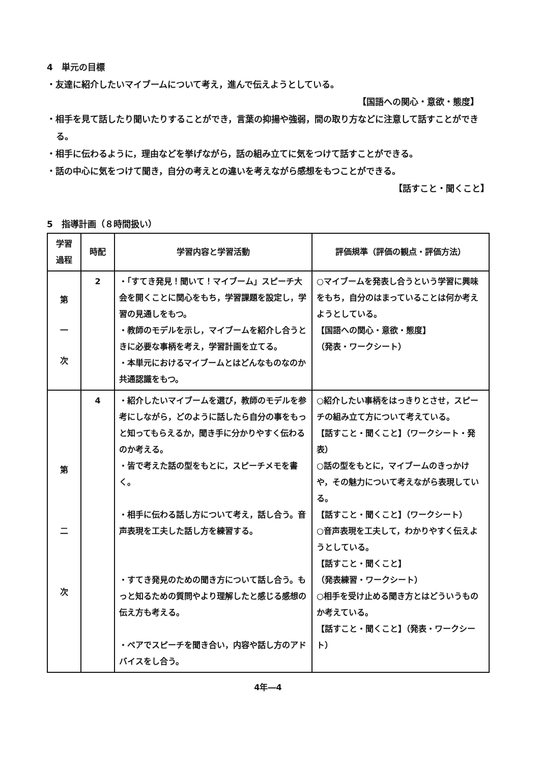4　単元の目標
・友達に紹介したいマイブームについて考え，進んで伝えようとしている。
【国語への関心・意欲・態度】
・相手を見て話したり聞いたりすることができ，言葉の抑揚や強弱，間の取り方などに注意して話すことができる。
・相手に伝わるように，理由などを挙げながら，話の組み立てに気をつけて話すことができる。
・話の中心に気をつけて聞き，自分の考えとの違いを考えながら感想をもつことができる。
【話すこと・聞くこと】
5　指導計画（８時間扱い）
| 学習 過程 | 時配 | 学習内容と学習活動 | 評価規準（評価の観点・評価方法） |
| --- | --- | --- | --- |
| 第 一 次 | 2 | ・「すてき発見！聞いて！マイブーム」スピーチ大会を開くことに関心をもち，学習課題を設定し，学習の見通しをもつ。 ・教師のモデルを示し，マイブームを紹介し合うときに必要な事柄を考え，学習計画を立てる。 ・本単元におけるマイブームとはどんなものなのか共通認識をもつ。 | ○マイブームを発表し合うという学習に興味をもち，自分のはまっていることは何か考えようとしている。 【国語への関心・意欲・態度】 （発表・ワークシート） |
| 第 二 次 | 4 | ・紹介したいマイブームを選び，教師のモデルを参考にしながら，どのように話したら自分の事をもっと知ってもらえるか，聞き手に分かりやすく伝わるのか考える。 ・皆で考えた話の型をもとに，スピーチメモを書く。 ・相手に伝わる話し方について考え，話し合う。音声表現を工夫した話し方を練習する。 ・すてき発見のための聞き方について話し合う。もっと知るための質問やより理解したと感じる感想の伝え方も考える。 ・ペアでスピーチを聞き合い，内容や話し方のアドバイスをし合う。 | ○紹介したい事柄をはっきりとさせ，スピーチの組み立て方について考えている。 【話すこと・聞くこと】（ワークシート・発表） ○話の型をもとに，マイブームのきっかけや，その魅力について考えながら表現している。 【話すこと・聞くこと】（ワークシート） ○音声表現を工夫して，わかりやすく伝えようとしている。 【話すこと・聞くこと】 （発表練習・ワークシート） ○相手を受け止める聞き方とはどういうものか考えている。 【話すこと・聞くこと】（発表・ワークシート） |
4年―4